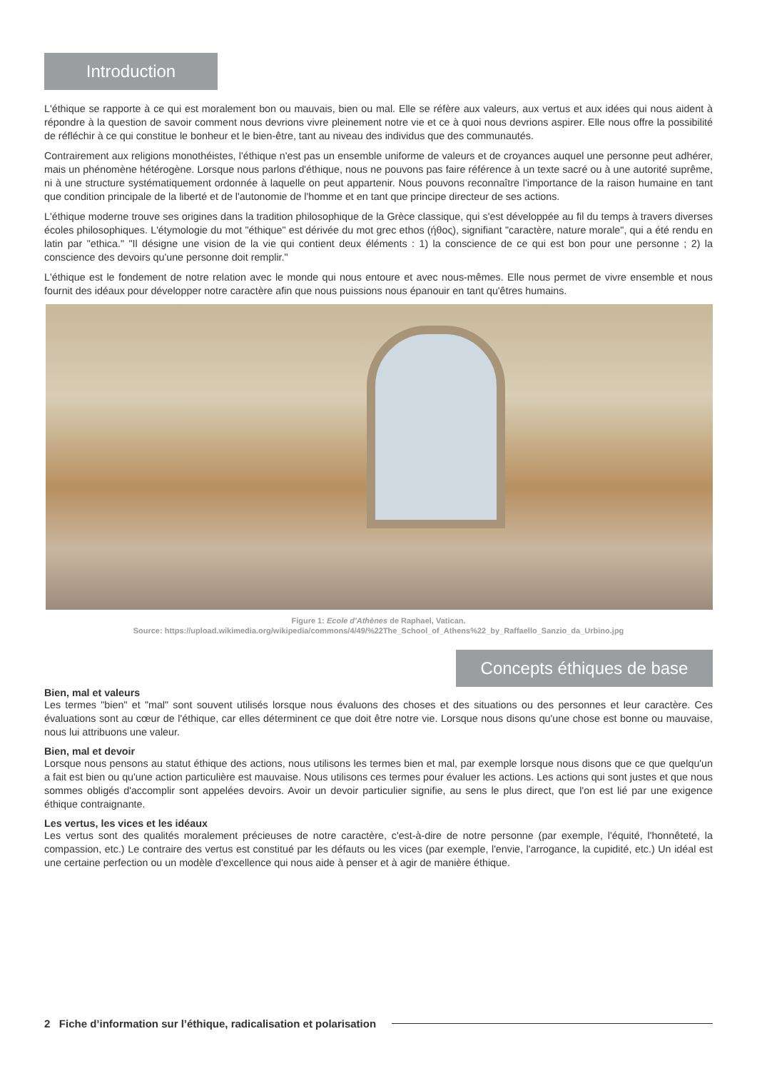Introduction
L'éthique se rapporte à ce qui est moralement bon ou mauvais, bien ou mal. Elle se réfère aux valeurs, aux vertus et aux idées qui nous aident à répondre à la question de savoir comment nous devrions vivre pleinement notre vie et ce à quoi nous devrions aspirer. Elle nous offre la possibilité de réfléchir à ce qui constitue le bonheur et le bien-être, tant au niveau des individus que des communautés.
Contrairement aux religions monothéistes, l'éthique n'est pas un ensemble uniforme de valeurs et de croyances auquel une personne peut adhérer, mais un phénomène hétérogène. Lorsque nous parlons d'éthique, nous ne pouvons pas faire référence à un texte sacré ou à une autorité suprême, ni à une structure systématiquement ordonnée à laquelle on peut appartenir. Nous pouvons reconnaître l'importance de la raison humaine en tant que condition principale de la liberté et de l'autonomie de l'homme et en tant que principe directeur de ses actions.
L'éthique moderne trouve ses origines dans la tradition philosophique de la Grèce classique, qui s'est développée au fil du temps à travers diverses écoles philosophiques. L'étymologie du mot "éthique" est dérivée du mot grec ethos (ήθος), signi­fiant "caractère, nature morale", qui a été rendu en latin par "ethica." "Il désigne une vision de la vie qui contient deux éléments : 1) la conscience de ce qui est bon pour une personne ; 2) la conscience des devoirs qu'une personne doit remplir."
L'éthique est le fondement de notre relation avec le monde qui nous entoure et avec nous-mêmes. Elle nous permet de vivre ensemble et nous fournit des idéaux pour développer notre caractère afin que nous puissions nous épanouir en tant qu'êtres humains.
Figure 1: Ecole d'Athènes de Raphael, Vatican.
Source: https://upload.wikimedia.org/wikipedia/commons/4/49/%22The_School_of_Athens%22_by_Raffaello_Sanzio_da_Urbino.jpg
Concepts éthiques de base
Bien, mal et valeurs
Les termes "bien" et "mal" sont souvent utilisés lorsque nous évaluons des choses et des situations ou des personnes et leur caractère. Ces évaluations sont au cœur de l'éthique, car elles déterminent ce que doit être notre vie. Lorsque nous disons qu'une chose est bonne ou mauvaise, nous lui attribuons une valeur.
Bien, mal et devoir
Lorsque nous pensons au statut éthique des actions, nous utilisons les termes bien et mal, par exemple lorsque nous disons que ce que quelqu'un a fait est bien ou qu'une action particulière est mauvaise. Nous utilisons ces termes pour évaluer les actions. Les actions qui sont justes et que nous sommes obligés d'accomplir sont appelées devoirs. Avoir un devoir particulier signifie, au sens le plus direct, que l'on est lié par une exigence éthique contraignante.
Les vertus, les vices et les idéaux
Les vertus sont des qualités moralement précieuses de notre caractère, c'est-à-dire de notre personne (par exemple, l'équité, l'honnêteté, la compassion, etc.) Le contraire des vertus est constitué par les défauts ou les vices (par exemple, l'envie, l'arrogance, la cupidité, etc.) Un idéal est une certaine perfection ou un modèle d'excellence qui nous aide à penser et à agir de manière éthique.
2 Fiche d’information sur l’éthique, radicalisation et polarisation